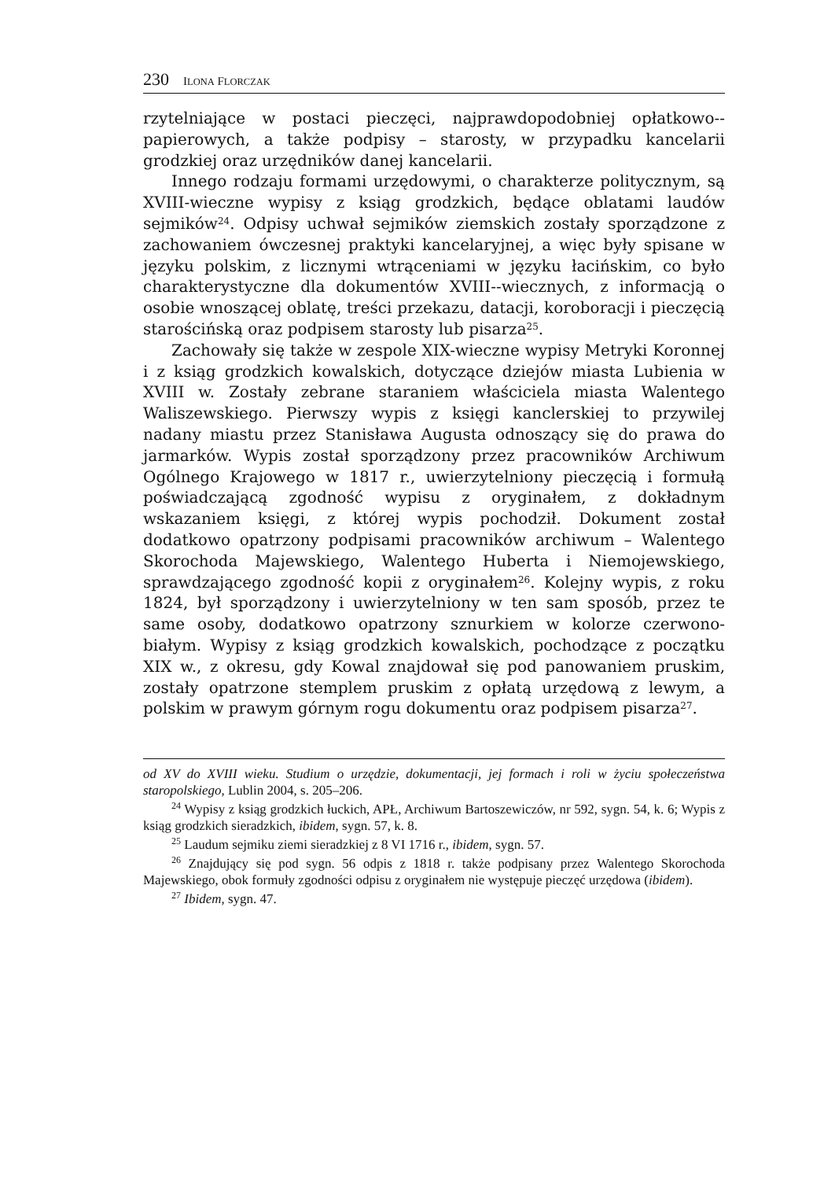230 ILONA FLORCZAK
rzytelniające w postaci pieczęci, najprawdopodobniej opłatkowo--papierowych, a także podpisy – starosty, w przypadku kancelarii grodzkiej oraz urzędników danej kancelarii.
Innego rodzaju formami urzędowymi, o charakterze politycznym, są XVIII-wieczne wypisy z ksiąg grodzkich, będące oblatami laudów sejmików<sup>24</sup>. Odpisy uchwał sejmików ziemskich zostały sporządzone z zachowaniem ówczesnej praktyki kancelaryjnej, a więc były spisane w języku polskim, z licznymi wtrąceniami w języku łacińskim, co było charakterystyczne dla dokumentów XVIII--wiecznych, z informacją o osobie wnoszącej oblatę, treści przekazu, datacji, koroboracji i pieczęcią starościńską oraz podpisem starosty lub pisarza<sup>25</sup>.
Zachowały się także w zespole XIX-wieczne wypisy Metryki Koronnej i z ksiąg grodzkich kowalskich, dotyczące dziejów miasta Lubienia w XVIII w. Zostały zebrane staraniem właściciela miasta Walentego Waliszewskiego. Pierwszy wypis z księgi kanclerskiej to przywilej nadany miastu przez Stanisława Augusta odnoszący się do prawa do jarmarków. Wypis został sporządzony przez pracowników Archiwum Ogólnego Krajowego w 1817 r., uwierzytelniony pieczęcią i formułą poświadczającą zgodność wypisu z oryginałem, z dokładnym wskazaniem księgi, z której wypis pochodził. Dokument został dodatkowo opatrzony podpisami pracowników archiwum – Walentego Skorochoda Majewskiego, Walentego Huberta i Niemojewskiego, sprawdzającego zgodność kopii z oryginałem<sup>26</sup>. Kolejny wypis, z roku 1824, był sporządzony i uwierzytelniony w ten sam sposób, przez te same osoby, dodatkowo opatrzony sznurkiem w kolorze czerwono-białym. Wypisy z ksiąg grodzkich kowalskich, pochodzące z początku XIX w., z okresu, gdy Kowal znajdował się pod panowaniem pruskim, zostały opatrzone stemplem pruskim z opłatą urzędową z lewym, a polskim w prawym górnym rogu dokumentu oraz podpisem pisarza<sup>27</sup>.
od XV do XVIII wieku. Studium o urzędzie, dokumentacji, jej formach i roli w życiu społeczeństwa staropolskiego, Lublin 2004, s. 205–206.
<sup>24</sup> Wypisy z ksiąg grodzkich łuckich, APŁ, Archiwum Bartoszewiczów, nr 592, sygn. 54, k. 6; Wypis z ksiąg grodzkich sieradzkich, ibidem, sygn. 57, k. 8.
<sup>25</sup> Laudum sejmiku ziemi sieradzkiej z 8 VI 1716 r., ibidem, sygn. 57.
<sup>26</sup> Znajdujący się pod sygn. 56 odpis z 1818 r. także podpisany przez Walentego Skorochoda Majewskiego, obok formuły zgodności odpisu z oryginałem nie występuje pieczęć urzędowa (ibidem).
<sup>27</sup> Ibidem, sygn. 47.